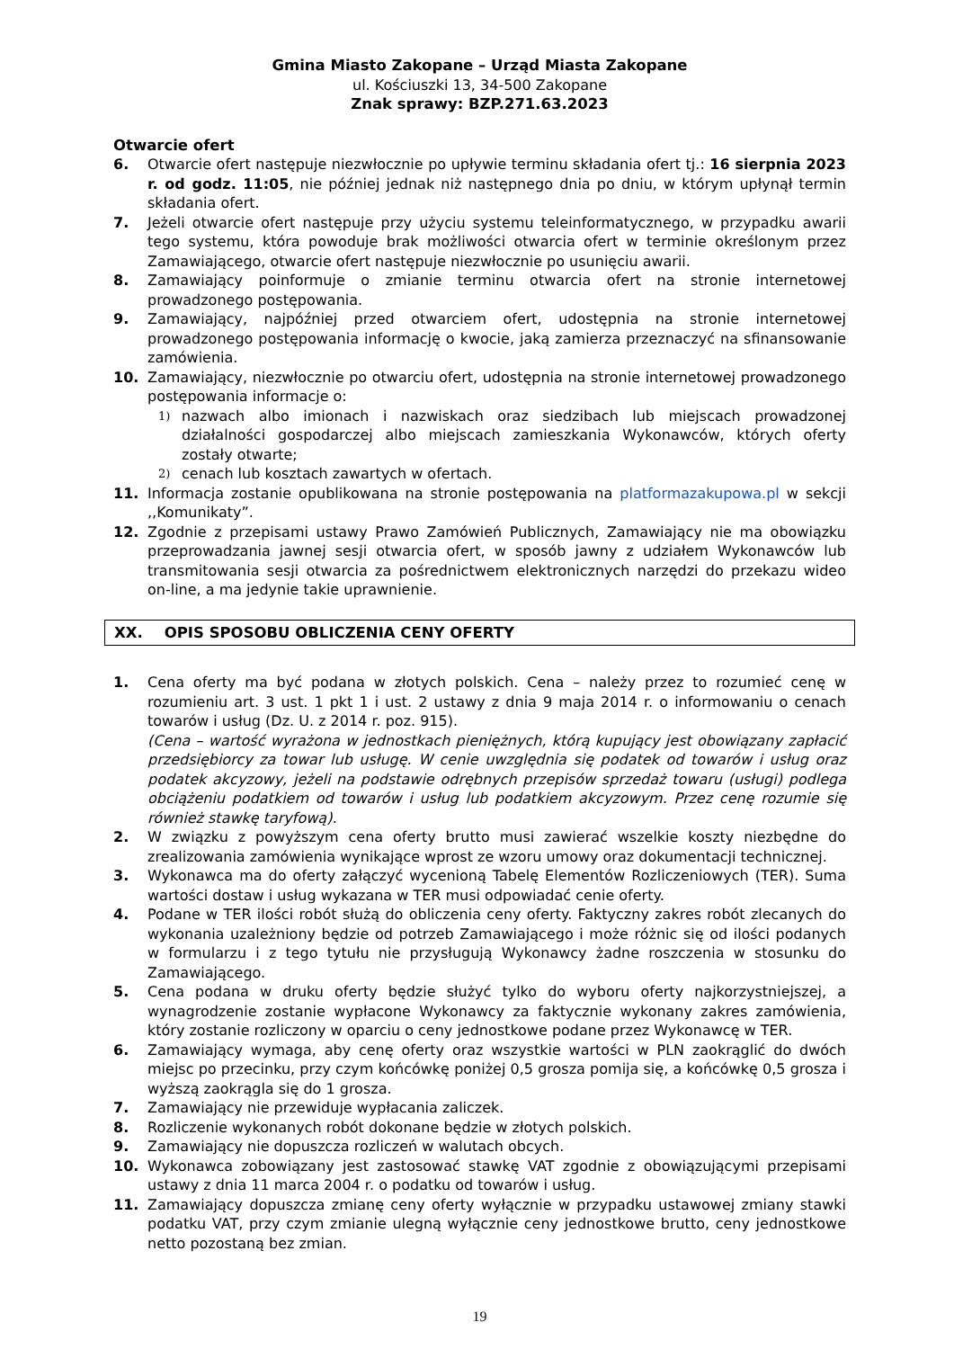Gmina Miasto Zakopane – Urząd Miasta Zakopane
ul. Kościuszki 13, 34-500 Zakopane
Znak sprawy: BZP.271.63.2023
Otwarcie ofert
6. Otwarcie ofert następuje niezwłocznie po upływie terminu składania ofert tj.: 16 sierpnia 2023 r. od godz. 11:05, nie później jednak niż następnego dnia po dniu, w którym upłynął termin składania ofert.
7. Jeżeli otwarcie ofert następuje przy użyciu systemu teleinformatycznego, w przypadku awarii tego systemu, która powoduje brak możliwości otwarcia ofert w terminie określonym przez Zamawiającego, otwarcie ofert następuje niezwłocznie po usunięciu awarii.
8. Zamawiający poinformuje o zmianie terminu otwarcia ofert na stronie internetowej prowadzonego postępowania.
9. Zamawiający, najpóźniej przed otwarciem ofert, udostępnia na stronie internetowej prowadzonego postępowania informację o kwocie, jaką zamierza przeznaczyć na sfinansowanie zamówienia.
10. Zamawiający, niezwłocznie po otwarciu ofert, udostępnia na stronie internetowej prowadzonego postępowania informacje o:
1)
nazwach albo imionach i nazwiskach oraz siedzibach lub miejscach prowadzonej działalności gospodarczej albo miejscach zamieszkania Wykonawców, których oferty zostały otwarte;
2)
cenach lub kosztach zawartych w ofertach.
11. Informacja zostanie opublikowana na stronie postępowania na platformazakupowa.pl w sekcji ,,Komunikaty”.
12. Zgodnie z przepisami ustawy Prawo Zamówień Publicznych, Zamawiający nie ma obowiązku przeprowadzania jawnej sesji otwarcia ofert, w sposób jawny z udziałem Wykonawców lub transmitowania sesji otwarcia za pośrednictwem elektronicznych narzędzi do przekazu wideo on-line, a ma jedynie takie uprawnienie.
XX. OPIS SPOSOBU OBLICZENIA CENY OFERTY
1. Cena oferty ma być podana w złotych polskich. Cena – należy przez to rozumieć cenę w rozumieniu art. 3 ust. 1 pkt 1 i ust. 2 ustawy z dnia 9 maja 2014 r. o informowaniu o cenach towarów i usług (Dz. U. z 2014 r. poz. 915).
(Cena – wartość wyrażona w jednostkach pieniężnych, którą kupujący jest obowiązany zapłacić przedsiębiorcy za towar lub usługę. W cenie uwzględnia się podatek od towarów i usług oraz podatek akcyzowy, jeżeli na podstawie odrębnych przepisów sprzedaż towaru (usługi) podlega obciążeniu podatkiem od towarów i usług lub podatkiem akcyzowym. Przez cenę rozumie się również stawkę taryfową).
2. W związku z powyższym cena oferty brutto musi zawierać wszelkie koszty niezbędne do zrealizowania zamówienia wynikające wprost ze wzoru umowy oraz dokumentacji technicznej.
3. Wykonawca ma do oferty załączyć wycenioną Tabelę Elementów Rozliczeniowych (TER). Suma wartości dostaw i usług wykazana w TER musi odpowiadać cenie oferty.
4. Podane w TER ilości robót służą do obliczenia ceny oferty. Faktyczny zakres robót zlecanych do wykonania uzależniony będzie od potrzeb Zamawiającego i może różnic się od ilości podanych w formularzu i z tego tytułu nie przysługują Wykonawcy żadne roszczenia w stosunku do Zamawiającego.
5. Cena podana w druku oferty będzie służyć tylko do wyboru oferty najkorzystniejszej, a wynagrodzenie zostanie wypłacone Wykonawcy za faktycznie wykonany zakres zamówienia, który zostanie rozliczony w oparciu o ceny jednostkowe podane przez Wykonawcę w TER.
6. Zamawiający wymaga, aby cenę oferty oraz wszystkie wartości w PLN zaokrąglić do dwóch miejsc po przecinku, przy czym końcówkę poniżej 0,5 grosza pomija się, a końcówkę 0,5 grosza i wyższą zaokrągla się do 1 grosza.
7. Zamawiający nie przewiduje wypłacania zaliczek.
8. Rozliczenie wykonanych robót dokonane będzie w złotych polskich.
9. Zamawiający nie dopuszcza rozliczeń w walutach obcych.
10. Wykonawca zobowiązany jest zastosować stawkę VAT zgodnie z obowiązującymi przepisami ustawy z dnia 11 marca 2004 r. o podatku od towarów i usług.
11. Zamawiający dopuszcza zmianę ceny oferty wyłącznie w przypadku ustawowej zmiany stawki podatku VAT, przy czym zmianie ulegną wyłącznie ceny jednostkowe brutto, ceny jednostkowe netto pozostaną bez zmian.
19